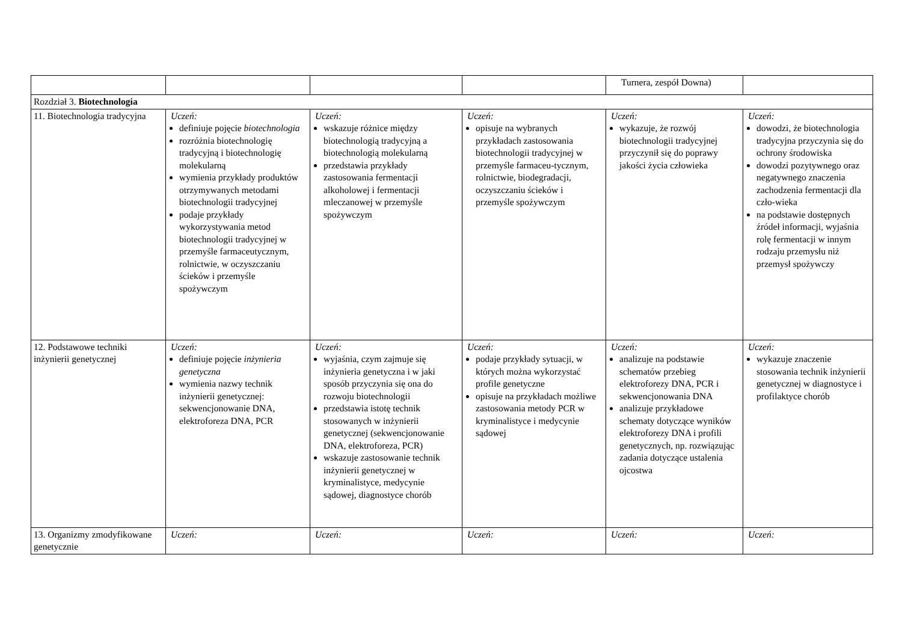| | | | | Turnera, zespół Downa) | |
| Rozdział 3. Biotechnologia | | | | | |
| 11. Biotechnologia tradycyjna | Uczeń: definiuje pojęcie biotechnologia rozróżnia biotechnologię tradycyjną i biotechnologię molekularną wymienia przykłady produktów otrzymywanych metodami biotechnologii tradycyjnej podaje przykłady wykorzystywania metod biotechnologii tradycyjnej w przemyśle farmaceutycznym, rolnictwie, w oczyszczaniu ścieków i przemyśle spożywczym | Uczeń: wskazuje różnice między biotechnologią tradycyjną a biotechnologią molekularną przedstawia przykłady zastosowania fermentacji alkoholowej i fermentacji mleczanowej w przemyśle spożywczym | Uczeń: opisuje na wybranych przykładach zastosowania biotechnologii tradycyjnej w przemyśle farmaceu-tycznym, rolnictwie, biodegradacji, oczyszczaniu ścieków i przemyśle spożywczym | Uczeń: wykazuje, że rozwój biotechnologii tradycyjnej przyczynił się do poprawy jakości życia człowieka | Uczeń: dowodzi, że biotechnologia tradycyjna przyczynia się do ochrony środowiska dowodzi pozytywnego oraz negatywnego znaczenia zachodzenia fermentacji dla czło-wieka na podstawie dostępnych źródeł informacji, wyjaśnia rolę fermentacji w innym rodzaju przemysłu niż przemysł spożywczy |
| 12. Podstawowe techniki inżynierii genetycznej | Uczeń: definiuje pojęcie inżynieria genetyczna wymienia nazwy technik inżynierii genetycznej: sekwencjonowanie DNA, elektroforeza DNA, PCR | Uczeń: wyjaśnia, czym zajmuje się inżynieria genetyczna i w jaki sposób przyczynia się ona do rozwoju biotechnologii przedstawia istotę technik stosowanych w inżynierii genetycznej (sekwencjonowanie DNA, elektroforeza, PCR) wskazuje zastosowanie technik inżynierii genetycznej w kryminalistyce, medycynie sądowej, diagnostyce chorób | Uczeń: podaje przykłady sytuacji, w których można wykorzystać profile genetyczne opisuje na przykładach możliwe zastosowania metody PCR w kryminalistyce i medycynie sądowej | Uczeń: analizuje na podstawie schematów przebieg elektroforezy DNA, PCR i sekwencjonowania DNA analizuje przykładowe schematy dotyczące wyników elektroforezy DNA i profili genetycznych, np. rozwiązując zadania dotyczące ustalenia ojcostwa | Uczeń: wykazuje znaczenie stosowania technik inżynierii genetycznej w diagnostyce i profilaktyce chorób |
| 13. Organizmy zmodyfikowane genetycznie | Uczeń: | Uczeń: | Uczeń: | Uczeń: | Uczeń: |